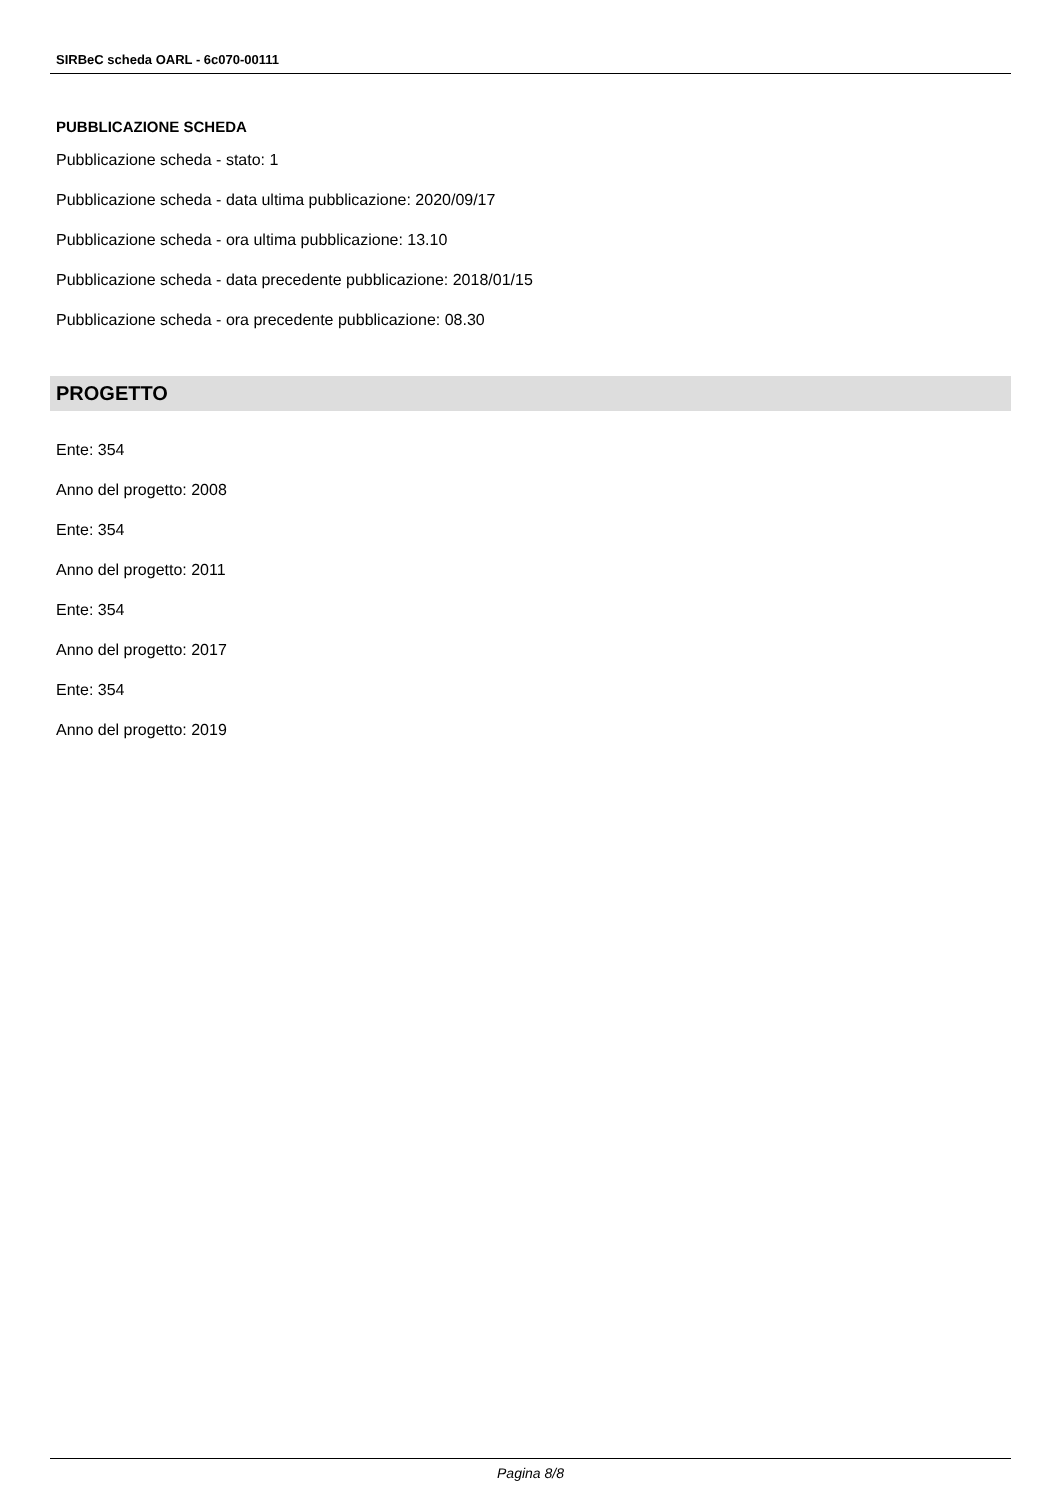SIRBeC scheda OARL - 6c070-00111
PUBBLICAZIONE SCHEDA
Pubblicazione scheda - stato: 1
Pubblicazione scheda - data ultima pubblicazione: 2020/09/17
Pubblicazione scheda - ora ultima pubblicazione: 13.10
Pubblicazione scheda - data precedente pubblicazione: 2018/01/15
Pubblicazione scheda - ora precedente pubblicazione: 08.30
PROGETTO
Ente: 354
Anno del progetto: 2008
Ente: 354
Anno del progetto: 2011
Ente: 354
Anno del progetto: 2017
Ente: 354
Anno del progetto: 2019
Pagina 8/8